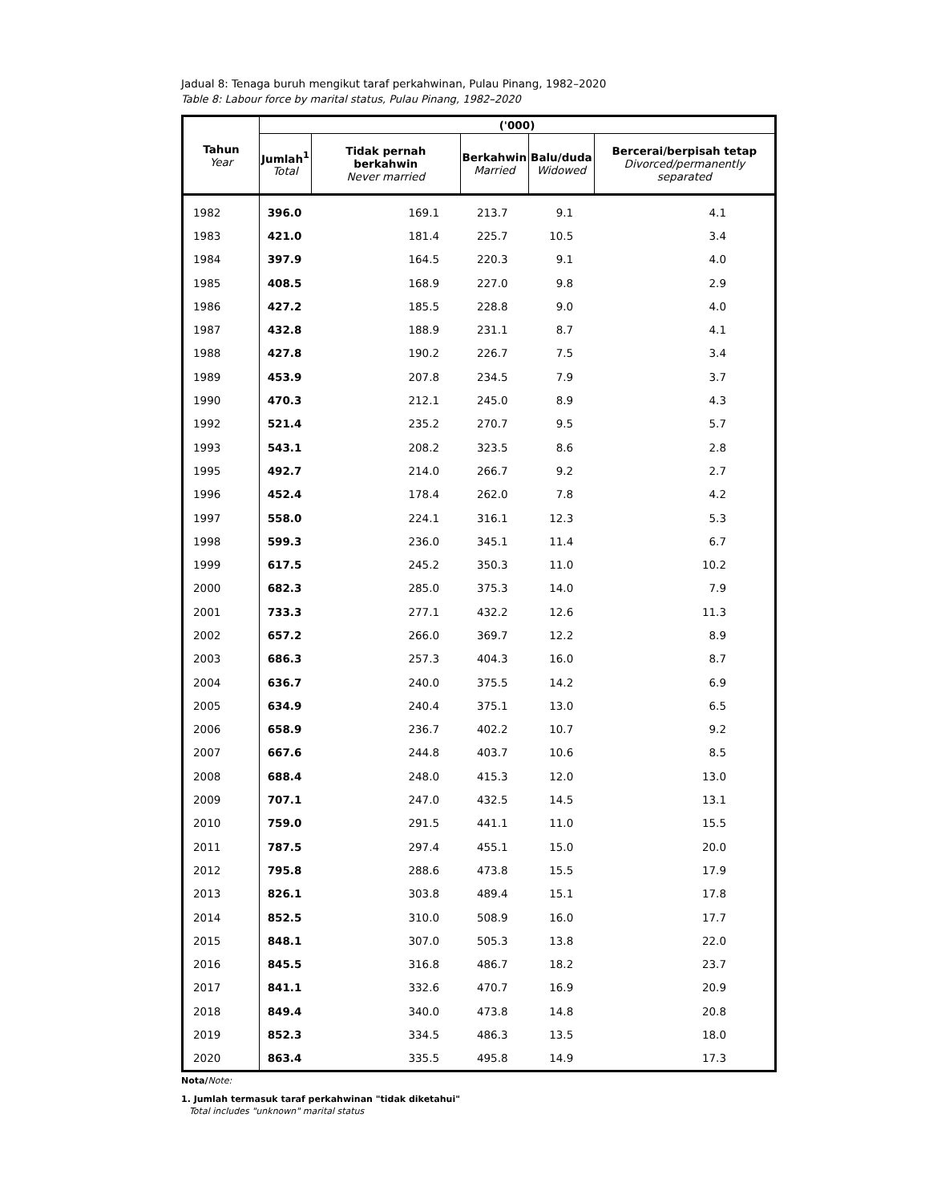Jadual 8: Tenaga buruh mengikut taraf perkahwinan, Pulau Pinang, 1982–2020
Table 8: Labour force by marital status, Pulau Pinang, 1982–2020
| Tahun Year | ('000) | | | | |
| --- | --- | --- | --- | --- | --- |
| | Jumlah<sup>1</sup> Total | Tidak pernah berkahwin Never married | Berkahwin Married | Balu/duda Widowed | Bercerai/berpisah tetap Divorced/permanently separated |
| 1982 | 396.0 | 169.1 | 213.7 | 9.1 | 4.1 |
| 1983 | 421.0 | 181.4 | 225.7 | 10.5 | 3.4 |
| 1984 | 397.9 | 164.5 | 220.3 | 9.1 | 4.0 |
| 1985 | 408.5 | 168.9 | 227.0 | 9.8 | 2.9 |
| 1986 | 427.2 | 185.5 | 228.8 | 9.0 | 4.0 |
| 1987 | 432.8 | 188.9 | 231.1 | 8.7 | 4.1 |
| 1988 | 427.8 | 190.2 | 226.7 | 7.5 | 3.4 |
| 1989 | 453.9 | 207.8 | 234.5 | 7.9 | 3.7 |
| 1990 | 470.3 | 212.1 | 245.0 | 8.9 | 4.3 |
| 1992 | 521.4 | 235.2 | 270.7 | 9.5 | 5.7 |
| 1993 | 543.1 | 208.2 | 323.5 | 8.6 | 2.8 |
| 1995 | 492.7 | 214.0 | 266.7 | 9.2 | 2.7 |
| 1996 | 452.4 | 178.4 | 262.0 | 7.8 | 4.2 |
| 1997 | 558.0 | 224.1 | 316.1 | 12.3 | 5.3 |
| 1998 | 599.3 | 236.0 | 345.1 | 11.4 | 6.7 |
| 1999 | 617.5 | 245.2 | 350.3 | 11.0 | 10.2 |
| 2000 | 682.3 | 285.0 | 375.3 | 14.0 | 7.9 |
| 2001 | 733.3 | 277.1 | 432.2 | 12.6 | 11.3 |
| 2002 | 657.2 | 266.0 | 369.7 | 12.2 | 8.9 |
| 2003 | 686.3 | 257.3 | 404.3 | 16.0 | 8.7 |
| 2004 | 636.7 | 240.0 | 375.5 | 14.2 | 6.9 |
| 2005 | 634.9 | 240.4 | 375.1 | 13.0 | 6.5 |
| 2006 | 658.9 | 236.7 | 402.2 | 10.7 | 9.2 |
| 2007 | 667.6 | 244.8 | 403.7 | 10.6 | 8.5 |
| 2008 | 688.4 | 248.0 | 415.3 | 12.0 | 13.0 |
| 2009 | 707.1 | 247.0 | 432.5 | 14.5 | 13.1 |
| 2010 | 759.0 | 291.5 | 441.1 | 11.0 | 15.5 |
| 2011 | 787.5 | 297.4 | 455.1 | 15.0 | 20.0 |
| 2012 | 795.8 | 288.6 | 473.8 | 15.5 | 17.9 |
| 2013 | 826.1 | 303.8 | 489.4 | 15.1 | 17.8 |
| 2014 | 852.5 | 310.0 | 508.9 | 16.0 | 17.7 |
| 2015 | 848.1 | 307.0 | 505.3 | 13.8 | 22.0 |
| 2016 | 845.5 | 316.8 | 486.7 | 18.2 | 23.7 |
| 2017 | 841.1 | 332.6 | 470.7 | 16.9 | 20.9 |
| 2018 | 849.4 | 340.0 | 473.8 | 14.8 | 20.8 |
| 2019 | 852.3 | 334.5 | 486.3 | 13.5 | 18.0 |
| 2020 | 863.4 | 335.5 | 495.8 | 14.9 | 17.3 |
Nota/Note:
1. Jumlah termasuk taraf perkahwinan "tidak diketahui"
Total includes "unknown" marital status